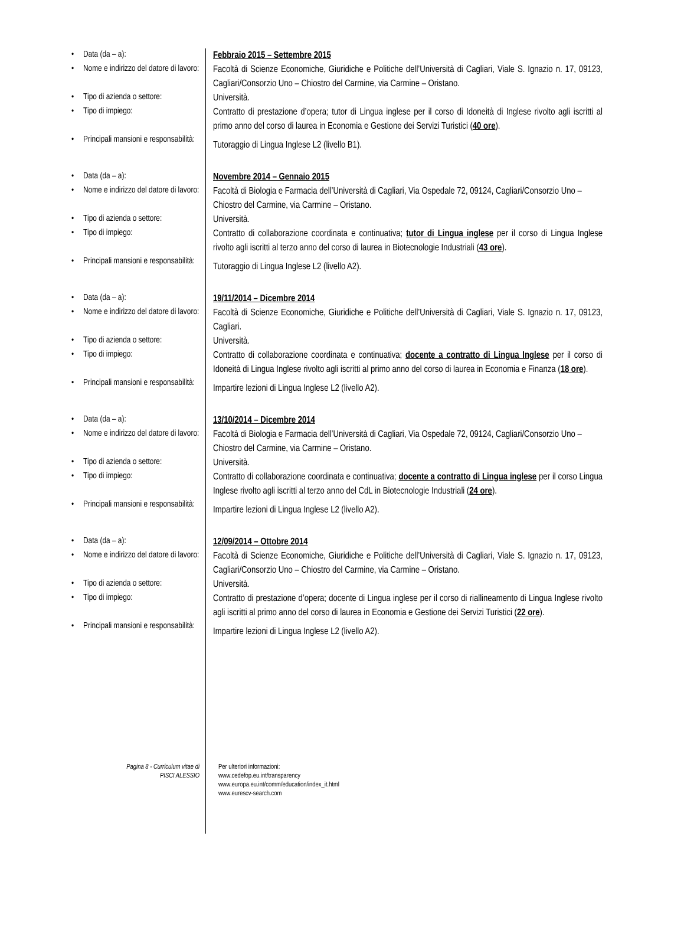• Data (da – a):
Febbraio 2015 – Settembre 2015
• Nome e indirizzo del datore di lavoro:
Facoltà di Scienze Economiche, Giuridiche e Politiche dell’Università di Cagliari, Viale S. Ignazio n. 17, 09123, Cagliari/Consorzio Uno – Chiostro del Carmine, via Carmine – Oristano.
• Tipo di azienda o settore:
Università.
• Tipo di impiego:
Contratto di prestazione d’opera; tutor di Lingua inglese per il corso di Idoneità di Inglese rivolto agli iscritti al primo anno del corso di laurea in Economia e Gestione dei Servizi Turistici (40 ore).
• Principali mansioni e responsabilità:
Tutoraggio di Lingua Inglese L2 (livello B1).
• Data (da – a):
Novembre 2014 – Gennaio 2015
• Nome e indirizzo del datore di lavoro:
Facoltà di Biologia e Farmacia dell’Università di Cagliari, Via Ospedale 72, 09124, Cagliari/Consorzio Uno – Chiostro del Carmine, via Carmine – Oristano.
• Tipo di azienda o settore:
Università.
• Tipo di impiego:
Contratto di collaborazione coordinata e continuativa; tutor di Lingua inglese per il corso di Lingua Inglese rivolto agli iscritti al terzo anno del corso di laurea in Biotecnologie Industriali (43 ore).
• Principali mansioni e responsabilità:
Tutoraggio di Lingua Inglese L2 (livello A2).
• Data (da – a):
19/11/2014 – Dicembre 2014
• Nome e indirizzo del datore di lavoro:
Facoltà di Scienze Economiche, Giuridiche e Politiche dell’Università di Cagliari, Viale S. Ignazio n. 17, 09123, Cagliari.
• Tipo di azienda o settore:
Università.
• Tipo di impiego:
Contratto di collaborazione coordinata e continuativa; docente a contratto di Lingua Inglese per il corso di Idoneità di Lingua Inglese rivolto agli iscritti al primo anno del corso di laurea in Economia e Finanza (18 ore).
• Principali mansioni e responsabilità:
Impartire lezioni di Lingua Inglese L2 (livello A2).
• Data (da – a):
13/10/2014 – Dicembre 2014
• Nome e indirizzo del datore di lavoro:
Facoltà di Biologia e Farmacia dell’Università di Cagliari, Via Ospedale 72, 09124, Cagliari/Consorzio Uno – Chiostro del Carmine, via Carmine – Oristano.
• Tipo di azienda o settore:
Università.
• Tipo di impiego:
Contratto di collaborazione coordinata e continuativa; docente a contratto di Lingua inglese per il corso Lingua Inglese rivolto agli iscritti al terzo anno del CdL in Biotecnologie Industriali (24 ore).
• Principali mansioni e responsabilità:
Impartire lezioni di Lingua Inglese L2 (livello A2).
• Data (da – a):
12/09/2014 – Ottobre 2014
• Nome e indirizzo del datore di lavoro:
Facoltà di Scienze Economiche, Giuridiche e Politiche dell’Università di Cagliari, Viale S. Ignazio n. 17, 09123, Cagliari/Consorzio Uno – Chiostro del Carmine, via Carmine – Oristano.
• Tipo di azienda o settore:
Università.
• Tipo di impiego:
Contratto di prestazione d’opera; docente di Lingua inglese per il corso di riallineamento di Lingua Inglese rivolto agli iscritti al primo anno del corso di laurea in Economia e Gestione dei Servizi Turistici (22 ore).
• Principali mansioni e responsabilità:
Impartire lezioni di Lingua Inglese L2 (livello A2).
Pagina 8 - Curriculum vitae di
PISCI ALESSIO
Per ulteriori informazioni:
www.cedefop.eu.int/transparency
www.europa.eu.int/comm/education/index_it.html
www.eurescv-search.com